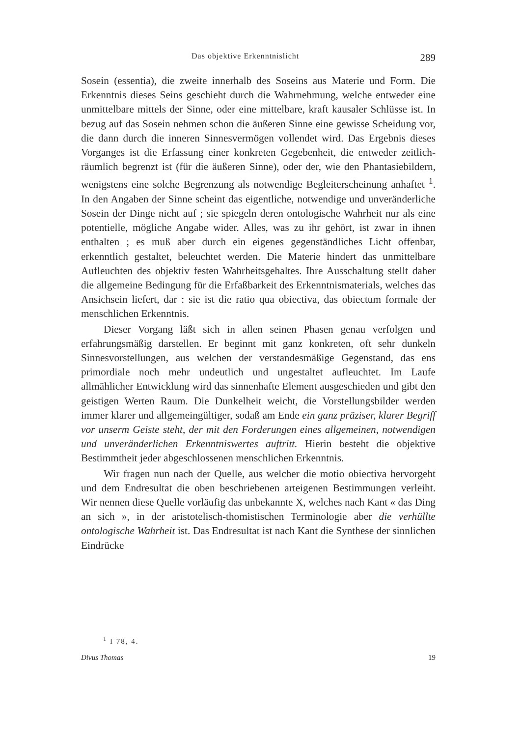Das objektive Erkenntnislicht 289
Sosein (essentia), die zweite innerhalb des Soseins aus Materie und Form. Die Erkenntnis dieses Seins geschieht durch die Wahrnehmung, welche entweder eine unmittelbare mittels der Sinne, oder eine mittelbare, kraft kausaler Schlüsse ist. In bezug auf das Sosein nehmen schon die äußeren Sinne eine gewisse Scheidung vor, die dann durch die inneren Sinnesvermögen vollendet wird. Das Ergebnis dieses Vorganges ist die Erfassung einer konkreten Gegebenheit, die entweder zeitlich-räumlich begrenzt ist (für die äußeren Sinne), oder der, wie den Phantasiebildern, wenigstens eine solche Begrenzung als notwendige Begleiterscheinung anhaftet <sup>1</sup>. In den Angaben der Sinne scheint das eigentliche, notwendige und unveränderliche Sosein der Dinge nicht auf ; sie spiegeln deren ontologische Wahrheit nur als eine potentielle, mögliche Angabe wider. Alles, was zu ihr gehört, ist zwar in ihnen enthalten ; es muß aber durch ein eigenes gegenständliches Licht offenbar, erkenntlich gestaltet, beleuchtet werden. Die Materie hindert das unmittelbare Aufleuchten des objektiv festen Wahrheitsgehaltes. Ihre Ausschaltung stellt daher die allgemeine Bedingung für die Erfaßbarkeit des Erkenntnismaterials, welches das Ansichsein liefert, dar : sie ist die ratio qua obiectiva, das obiectum formale der menschlichen Erkenntnis.
Dieser Vorgang läßt sich in allen seinen Phasen genau verfolgen und erfahrungsmäßig darstellen. Er beginnt mit ganz konkreten, oft sehr dunkeln Sinnesvorstellungen, aus welchen der verstandesmäßige Gegenstand, das ens primordiale noch mehr undeutlich und ungestaltet aufleuchtet. Im Laufe allmählicher Entwicklung wird das sinnenhafte Element ausgeschieden und gibt den geistigen Werten Raum. Die Dunkelheit weicht, die Vorstellungsbilder werden immer klarer und allgemeingültiger, sodaß am Ende ein ganz präziser, klarer Begriff vor unserm Geiste steht, der mit den Forderungen eines allgemeinen, notwendigen und unveränderlichen Erkenntniswertes auftritt. Hierin besteht die objektive Bestimmtheit jeder abgeschlossenen menschlichen Erkenntnis.
Wir fragen nun nach der Quelle, aus welcher die motio obiectiva hervorgeht und dem Endresultat die oben beschriebenen arteigenen Bestimmungen verleiht. Wir nennen diese Quelle vorläufig das unbekannte X, welches nach Kant « das Ding an sich », in der aristotelisch-thomistischen Terminologie aber die verhüllte ontologische Wahrheit ist. Das Endresultat ist nach Kant die Synthese der sinnlichen Eindrücke
<sup>1</sup> I 78, 4.
Divus Thomas 19